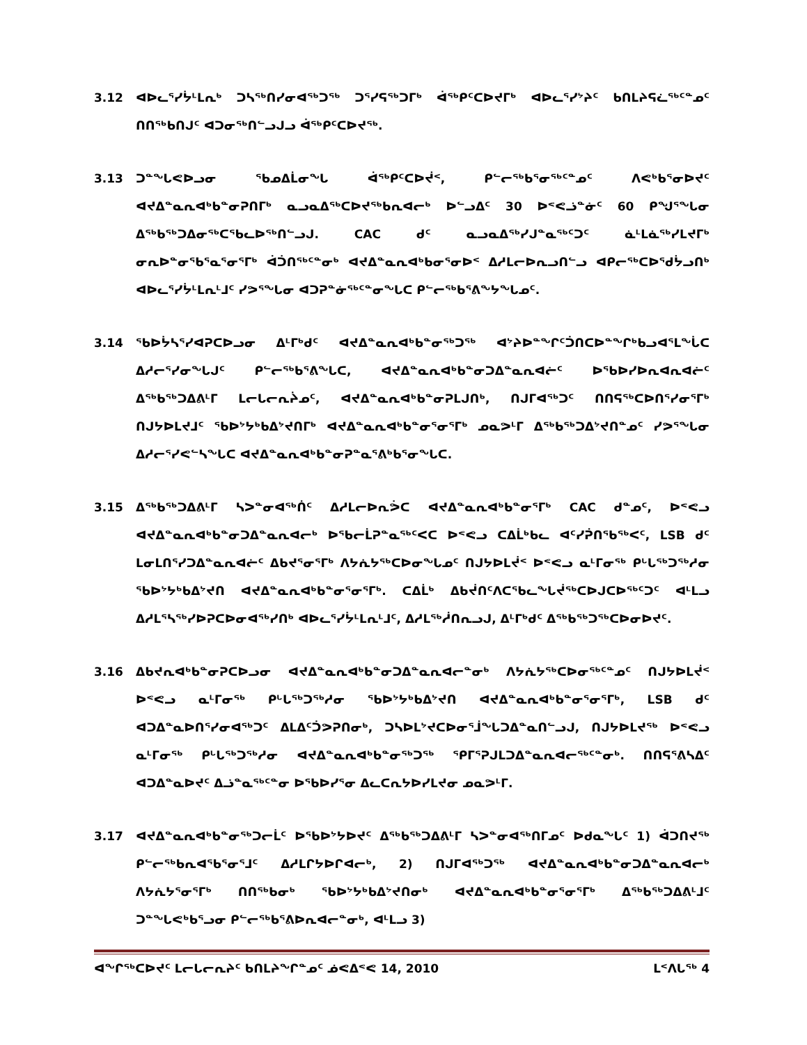3.12 ᐊᐅᓚᕐᓯᔮᒻᒪᕆᒃ ᑐᓴᖅᑎᓯᓂᐊᖅᑐᖅ ᑐᕐᓯᕋᖅᑐᒥᒃ ᐋᖅᑭᑦᑕᐅᔪᒥᒃ ᐊᐅᓚᕐᓯᔾᔨᑦ ᑲᑎᒪᔨᕋᓛᖅᑦᓐᓄᑦ ᑎᑎᖅᑲᑎᒍᑦ ᐊᑐᓂᖅᑎᓪᓗᒍᓗ ᐋᖅᑭᑦᑕᐅᔪᖅ.
3.13 ᑐᓐᖓᕙᐅᓗᓂ ᖃᓄᐃᒫᓂᖓ ᐋᖅᑭᑦᑕᐅᔫᑉ, ᑭᓪᓕᖅᑲᕐᓂᖅᑦᓐᓄᑦ ᐱᕙᒃᑲᕐᓂᐅᔪᑦ ᐊᔪᐃᓐᓇᕆᐊᒃᑲᓐᓂᕈᑎᒥᒃ ᓇᓗᓇᐃᖅᑕᐅᔪᖅᑲᕆᐊᓕᒃ ᐅᓪᓗᐃᑦ 30 ᐅᕝᕙᓘᓐᓃᑦ 60 ᑭᖑᕐᖓᓂ ᐃᖅᑲᖅᑐᐃᓂᖅᑕᖃᓚᐅᖅᑎᓪᓗᒍ. CAC ᑯᑦ ᓇᓗᓇᐃᖅᓯᒍᓐᓇᖅᑦᑐᑦ ᓈᒻᒪᓈᖅᓯᒪᔪᒥᒃ ᓂᕆᐅᓐᓂᖃᕐᓇᕐᓂᕐᒥᒃ ᐋᑑᑎᖅᑦᓐᓂᒃ ᐊᔪᐃᓐᓇᕆᐊᒃᑲᓂᕐᓂᐅᑉ ᐃᓱᒪᓕᐅᕆᓗᑎᓪᓗ ᐊᑭᓕᖅᑕᐅᕐᑯᔮᓗᑎᒃ ᐊᐅᓚᕐᓯᔮᒻᒪᕆᒻᒧᑦ ᓯᕗᕐᖓᓂ ᐊᑐᕈᓐᓃᖅᑦᓐᓂᖓᑕ ᑭᓪᓕᖅᑲᕐᕕᖕᔭᖓᓄᑦ.
3.14 ᖃᐅᔮᓴᕐᓯᐊᕈᑕᐅᓗᓂ ᐃᒻᒥᒃᑯᑦ ᐊᔪᐃᓐᓇᕆᐊᒃᑲᓐᓂᖅᑐᖅ ᐊᔾᔨᐅᓐᖏᑦᑑᑎᑕᐅᓐᖏᒃᑲᓗᐊᕐᒪᖔᑕ ᐃᓱᓕᕐᓯᓂᖓᒍᑦ ᑭᓪᓕᖅᑲᕐᕕᖓᑕ, ᐊᔪᐃᓐᓇᕆᐊᒃᑲᓐᓂᑐᐃᓐᓇᕆᐊᓖᑦ ᐅᖃᐅᓯᐅᕆᐊᕆᐊᓖᑦ ᐃᖅᑲᖅᑐᐃᕕᒻᒥ ᒪᓕᒐᓕᕆᔩᓄᑦ, ᐊᔪᐃᓐᓇᕆᐊᒃᑲᓐᓂᕈᒪᒍᑎᒃ, ᑎᒍᒥᐊᖅᑐᑦ ᑎᑎᕋᖅᑕᐅᑎᕐᓯᓂᕐᒥᒃ ᑎᒍᔭᐅᒪᔪᒧᑦ ᖃᐅᔾᔭᒃᑲᐃᔾᔪᑎᒥᒃ ᐊᔪᐃᓐᓇᕆᐊᒃᑲᓐᓂᕐᓂᕐᒥᒃ ᓄᓇᕗᒻᒥ ᐃᖅᑲᖅᑐᐃᔾᔪᑎᓐᓄᑦ ᓯᕗᕐᖓᓂ ᐃᓱᓕᕐᓯᕙᓪᓴᖓᑕ ᐊᔪᐃᓐᓇᕆᐊᒃᑲᓐᓂᕈᓐᓇᕐᕕᒃᑲᕐᓂᖓᑕ.
3.15 ᐃᖅᑲᖅᑐᐃᕕᒻᒥ ᓴᐳᓐᓂᐊᖅᑏᑦ ᐃᓱᒪᓕᐅᕆᕘᑕ ᐊᔪᐃᓐᓇᕆᐊᒃᑲᓐᓂᕐᒥᒃ CAC ᑯᓐᓄᑦ, ᐅᕝᕙᓗ ᐊᔪᐃᓐᓇᕆᐊᒃᑲᓐᓂᑐᐃᓐᓇᕆᐊᓕᒃ ᐅᖃᓕᒫᕈᓐᓇᖅᑦᐸᑕ ᐅᕝᕙᓗ ᑕᐃᒫᒃᑲᓚ ᐊᑦᓯᕉᑎᖃᖅᐸᑦ, LSB ᑯᑦ ᒪᓂᒪᑎᕐᓯᑐᐃᓐᓇᕆᐊᓖᑦ ᐃᑲᔪᕐᓂᕐᒥᒃ ᐱᔭᕇᔭᖅᑕᐅᓂᖓᓄᑦ ᑎᒍᔭᐅᒪᔫᑉ ᐅᕝᕙᓗ ᓇᒻᒥᓂᖅ ᑭᒡᒐᖅᑐᖅᓱᓂ ᖃᐅᔾᔭᒃᑲᐃᔾᔪᑎ ᐊᔪᐃᓐᓇᕆᐊᒃᑲᓐᓂᕐᓂᕐᒥᒃ. ᑕᐃᒫᒃ ᐃᑲᔫᑎᑦᐱᑕᖃᓚᖓᔫᖅᑕᐅᒍᑕᐅᖅᑦᑐᑦ ᐊᒻᒪᓗ ᐃᓱᒪᕐᓴᖅᓯᐅᕈᑕᐅᓂᐊᖅᓯᑎᒃ ᐊᐅᓚᕐᓯᔮᒻᒪᕆᒻᒧᑦ, ᐃᓱᒪᖅᓲᑎᕆᓗᒍ, ᐃᒻᒥᒃᑯᑦ ᐃᖅᑲᖅᑐᖅᑕᐅᓂᐅᔪᑦ.
3.16 ᐃᑲᔪᕆᐊᒃᑲᓐᓂᕈᑕᐅᓗᓂ ᐊᔪᐃᓐᓇᕆᐊᒃᑲᓐᓂᑐᐃᓐᓇᕆᐊᓕᓐᓂᒃ ᐱᔭᕇᔭᖅᑕᐅᓂᖅᑦᓐᓄᑦ ᑎᒍᔭᐅᒪᔫᑉ ᐅᕝᕙᓗ ᓇᒻᒥᓂᖅ ᑭᒡᒐᖅᑐᖅᓱᓂ ᖃᐅᔾᔭᒃᑲᐃᔾᔪᑎ ᐊᔪᐃᓐᓇᕆᐊᒃᑲᓐᓂᕐᓂᕐᒥᒃ, LSB ᑯᑦ ᐊᑐᐃᓐᓇᐅᑎᕐᓯᓂᐊᖅᑐᑦ ᐃᒪᐃᑦᑑᕗᕈᑎᓂᒃ, ᑐᓴᐅᒪᔾᔪᑕᐅᓂᕐᒨᖓᑐᐃᓐᓇᑎᓪᓗᒍ, ᑎᒍᔭᐅᒪᔪᖅ ᐅᕝᕙᓗ ᓇᒻᒥᓂᖅ ᑭᒡᒐᖅᑐᖅᓱᓂ ᐊᔪᐃᓐᓇᕆᐊᒃᑲᓐᓂᖅᑐᖅ ᕿᒥᕐᕈᒍᒪᑐᐃᓐᓇᕆᐊᓕᖅᑦᓐᓂᒃ. ᑎᑎᕋᕐᕕᓴᐃᑦ ᐊᑐᐃᓐᓇᐅᔪᑦ ᐃᓘᓐᓇᖅᑦᓐᓂ ᐅᖃᐅᓯᕐᓂ ᐃᓚᑕᕆᔭᐅᓯᒪᔪᓂ ᓄᓇᕗᒻᒥ.
3.17 ᐊᔪᐃᓐᓇᕆᐊᒃᑲᓐᓂᖅᑐᓕᒫᑦ ᐅᖃᐅᔾᔭᐅᔪᑦ ᐃᖅᑲᖅᑐᐃᕕᒻᒥ ᓴᐳᓐᓂᐊᖅᑎᒥᓄᑦ ᐅᑯᓇᖓᑦ 1) ᐋᑐᑎᔪᖅ ᑭᓪᓕᖅᑲᕆᐊᖃᕐᓂᕐᒧᑦ ᐃᓱᒪᒋᔭᐅᒋᐊᓕᒃ, 2) ᑎᒍᒥᐊᖅᑐᖅ ᐊᔪᐃᓐᓇᕆᐊᒃᑲᓐᓂᑐᐃᓐᓇᕆᐊᓕᒃ ᐱᔭᕇᔭᕐᓂᕐᒥᒃ ᑎᑎᖅᑲᓂᒃ ᖃᐅᔾᔭᒃᑲᐃᔾᔪᑎᓂᒃ ᐊᔪᐃᓐᓇᕆᐊᒃᑲᓐᓂᕐᓂᕐᒥᒃ ᐃᖅᑲᖅᑐᐃᕕᒻᒧᑦ ᑐᓐᖓᕙᒃᑲᕐᓗᓂ ᑭᓪᓕᖅᑲᕐᕕᐅᕆᐊᓕᓐᓂᒃ, ᐊᒻᒪᓗ 3)
ᐊᖏᖅᑕᐅᔪᑦ ᒪᓕᒐᓕᕆᔨᑦ ᑲᑎᒪᔨᖏᓐᓄᑦ ᓅᕙᐃᕝᕙ 14, 2010 ᒪᑉᐱᒐᖅ 4